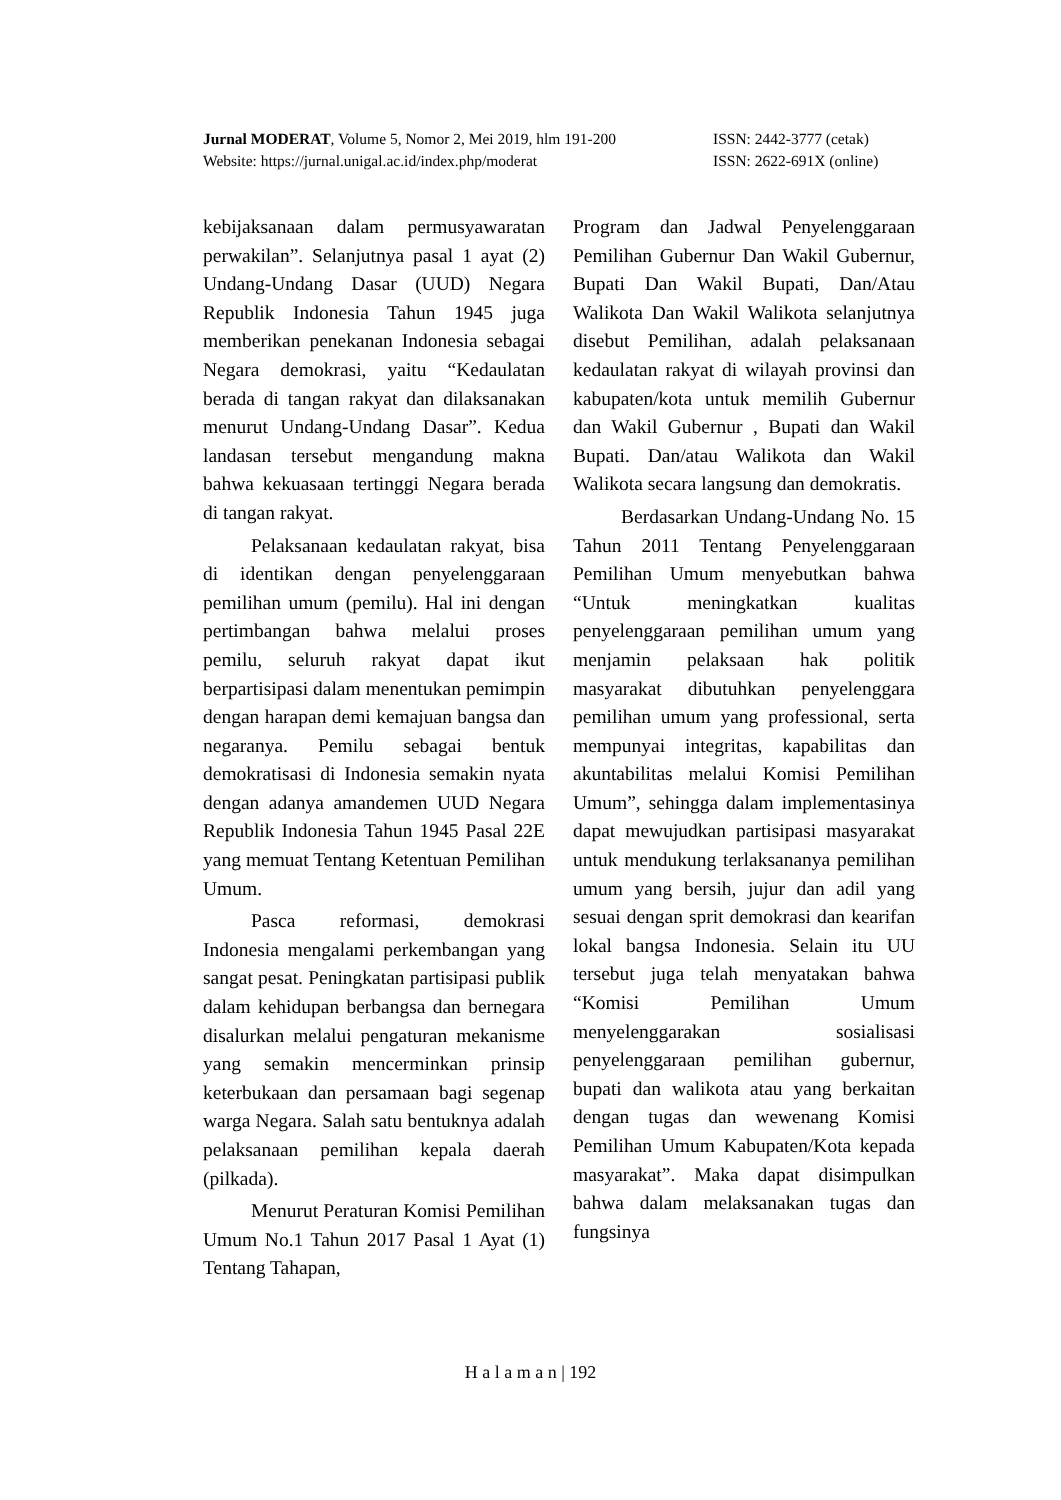Jurnal MODERAT, Volume 5, Nomor 2, Mei 2019, hlm 191-200 ISSN: 2442-3777 (cetak)
Website: https://jurnal.unigal.ac.id/index.php/moderat ISSN: 2622-691X (online)
kebijaksanaan dalam permusyawaratan perwakilan”. Selanjutnya pasal 1 ayat (2) Undang-Undang Dasar (UUD) Negara Republik Indonesia Tahun 1945 juga memberikan penekanan Indonesia sebagai Negara demokrasi, yaitu “Kedaulatan berada di tangan rakyat dan dilaksanakan menurut Undang-Undang Dasar”. Kedua landasan tersebut mengandung makna bahwa kekuasaan tertinggi Negara berada di tangan rakyat.
Pelaksanaan kedaulatan rakyat, bisa di identikan dengan penyelenggaraan pemilihan umum (pemilu). Hal ini dengan pertimbangan bahwa melalui proses pemilu, seluruh rakyat dapat ikut berpartisipasi dalam menentukan pemimpin dengan harapan demi kemajuan bangsa dan negaranya. Pemilu sebagai bentuk demokratisasi di Indonesia semakin nyata dengan adanya amandemen UUD Negara Republik Indonesia Tahun 1945 Pasal 22E yang memuat Tentang Ketentuan Pemilihan Umum.
Pasca reformasi, demokrasi Indonesia mengalami perkembangan yang sangat pesat. Peningkatan partisipasi publik dalam kehidupan berbangsa dan bernegara disalurkan melalui pengaturan mekanisme yang semakin mencerminkan prinsip keterbukaan dan persamaan bagi segenap warga Negara. Salah satu bentuknya adalah pelaksanaan pemilihan kepala daerah (pilkada).
Menurut Peraturan Komisi Pemilihan Umum No.1 Tahun 2017 Pasal 1 Ayat (1) Tentang Tahapan,
Program dan Jadwal Penyelenggaraan Pemilihan Gubernur Dan Wakil Gubernur, Bupati Dan Wakil Bupati, Dan/Atau Walikota Dan Wakil Walikota selanjutnya disebut Pemilihan, adalah pelaksanaan kedaulatan rakyat di wilayah provinsi dan kabupaten/kota untuk memilih Gubernur dan Wakil Gubernur , Bupati dan Wakil Bupati. Dan/atau Walikota dan Wakil Walikota secara langsung dan demokratis.
Berdasarkan Undang-Undang No. 15 Tahun 2011 Tentang Penyelenggaraan Pemilihan Umum menyebutkan bahwa “Untuk meningkatkan kualitas penyelenggaraan pemilihan umum yang menjamin pelaksaan hak politik masyarakat dibutuhkan penyelenggara pemilihan umum yang professional, serta mempunyai integritas, kapabilitas dan akuntabilitas melalui Komisi Pemilihan Umum”, sehingga dalam implementasinya dapat mewujudkan partisipasi masyarakat untuk mendukung terlaksananya pemilihan umum yang bersih, jujur dan adil yang sesuai dengan sprit demokrasi dan kearifan lokal bangsa Indonesia. Selain itu UU tersebut juga telah menyatakan bahwa “Komisi Pemilihan Umum menyelenggarakan sosialisasi penyelenggaraan pemilihan gubernur, bupati dan walikota atau yang berkaitan dengan tugas dan wewenang Komisi Pemilihan Umum Kabupaten/Kota kepada masyarakat”. Maka dapat disimpulkan bahwa dalam melaksanakan tugas dan fungsinya
H a l a m a n | 192